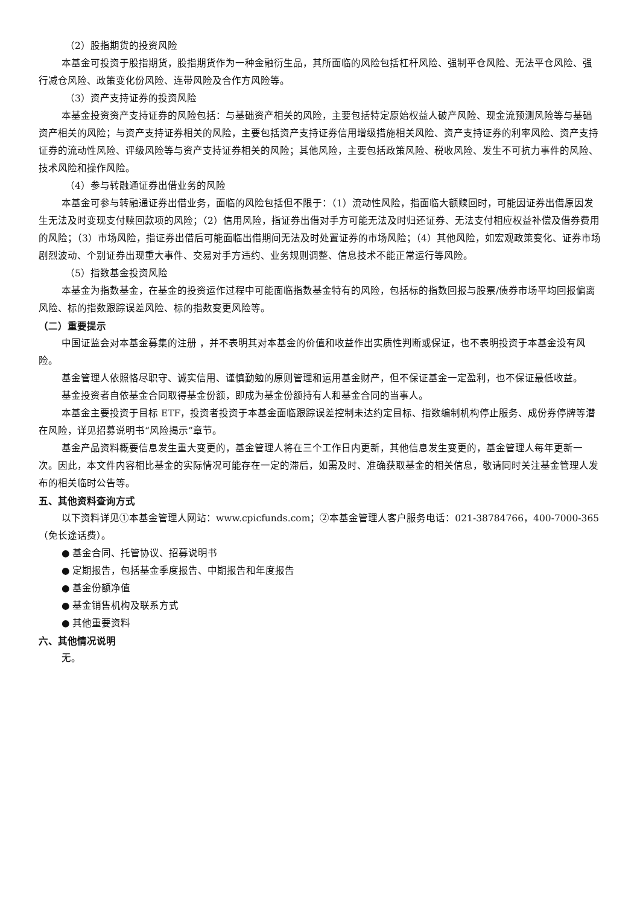（2）股指期货的投资风险
本基金可投资于股指期货，股指期货作为一种金融衍生品，其所面临的风险包括杠杆风险、强制平仓风险、无法平仓风险、强行减仓风险、政策变化份风险、连带风险及合作方风险等。
（3）资产支持证券的投资风险
本基金投资资产支持证券的风险包括：与基础资产相关的风险，主要包括特定原始权益人破产风险、现金流预测风险等与基础资产相关的风险；与资产支持证券相关的风险，主要包括资产支持证券信用增级措施相关风险、资产支持证券的利率风险、资产支持证券的流动性风险、评级风险等与资产支持证券相关的风险；其他风险，主要包括政策风险、税收风险、发生不可抗力事件的风险、技术风险和操作风险。
（4）参与转融通证券出借业务的风险
本基金可参与转融通证券出借业务，面临的风险包括但不限于：（1）流动性风险，指面临大额赎回时，可能因证券出借原因发生无法及时变现支付赎回款项的风险；（2）信用风险，指证券出借对手方可能无法及时归还证券、无法支付相应权益补偿及借券费用的风险；（3）市场风险，指证券出借后可能面临出借期间无法及时处置证券的市场风险；（4）其他风险，如宏观政策变化、证券市场剧烈波动、个别证券出现重大事件、交易对手方违约、业务规则调整、信息技术不能正常运行等风险。
（5）指数基金投资风险
本基金为指数基金，在基金的投资运作过程中可能面临指数基金特有的风险，包括标的指数回报与股票/债券市场平均回报偏离风险、标的指数跟踪误差风险、标的指数变更风险等。
（二）重要提示
中国证监会对本基金募集的注册 ，并不表明其对本基金的价值和收益作出实质性判断或保证，也不表明投资于本基金没有风险。
基金管理人依照恪尽职守、诚实信用、谨慎勤勉的原则管理和运用基金财产，但不保证基金一定盈利，也不保证最低收益。
基金投资者自依基金合同取得基金份额，即成为基金份额持有人和基金合同的当事人。
本基金主要投资于目标 ETF，投资者投资于本基金面临跟踪误差控制未达约定目标、指数编制机构停止服务、成份券停牌等潜在风险，详见招募说明书“风险揭示”章节。
基金产品资料概要信息发生重大变更的，基金管理人将在三个工作日内更新，其他信息发生变更的，基金管理人每年更新一次。因此，本文件内容相比基金的实际情况可能存在一定的滞后，如需及时、准确获取基金的相关信息，敬请同时关注基金管理人发布的相关临时公告等。
五、其他资料查询方式
以下资料详见①本基金管理人网站：www.cpicfunds.com；②本基金管理人客户服务电话：021-38784766，400-7000-365（免长途话费）。
● 基金合同、托管协议、招募说明书
● 定期报告，包括基金季度报告、中期报告和年度报告
● 基金份额净值
● 基金销售机构及联系方式
● 其他重要资料
六、其他情况说明
无。